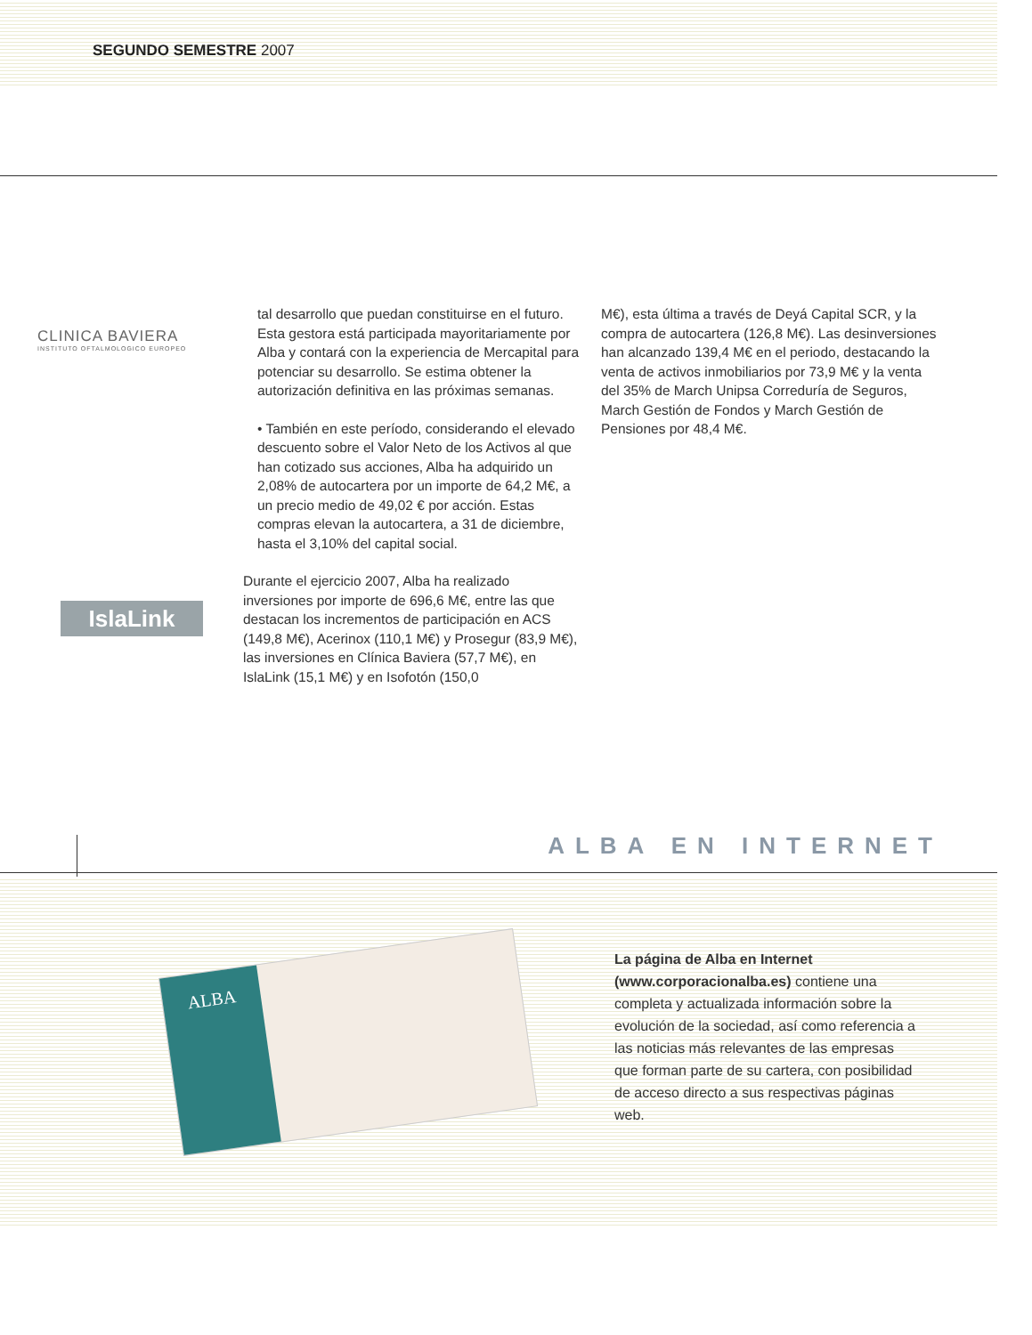SEGUNDO SEMESTRE 2007
CLINICA BAVIERA
INSTITUTO OFTALMOLOGICO EUROPEO
IslaLink
tal desarrollo que puedan constituirse en el futuro. Esta gestora está participada mayoritariamente por Alba y contará con la experiencia de Mercapital para potenciar su desarrollo. Se estima obtener la autorización definitiva en las próximas semanas.
• También en este período, considerando el elevado descuento sobre el Valor Neto de los Activos al que han cotizado sus acciones, Alba ha adquirido un 2,08% de autocartera por un importe de 64,2 M€, a un precio medio de 49,02 € por acción. Estas compras elevan la autocartera, a 31 de diciembre, hasta el 3,10% del capital social.
Durante el ejercicio 2007, Alba ha realizado inversiones por importe de 696,6 M€, entre las que destacan los incrementos de participación en ACS (149,8 M€), Acerinox (110,1 M€) y Prosegur (83,9 M€), las inversiones en Clínica Baviera (57,7 M€), en IslaLink (15,1 M€) y en Isofotón (150,0
M€), esta última a través de Deyá Capital SCR, y la compra de autocartera (126,8 M€). Las desinversiones han alcanzado 139,4 M€ en el periodo, destacando la venta de activos inmobiliarios por 73,9 M€ y la venta del 35% de March Unipsa Correduría de Seguros, March Gestión de Fondos y March Gestión de Pensiones por 48,4 M€.
ALBA EN INTERNET
ALBA
La página de Alba en Internet (www.corporacionalba.es) contiene una completa y actualizada información sobre la evolución de la sociedad, así como referencia a las noticias más relevantes de las empresas que forman parte de su cartera, con posibilidad de acceso directo a sus respectivas páginas web.